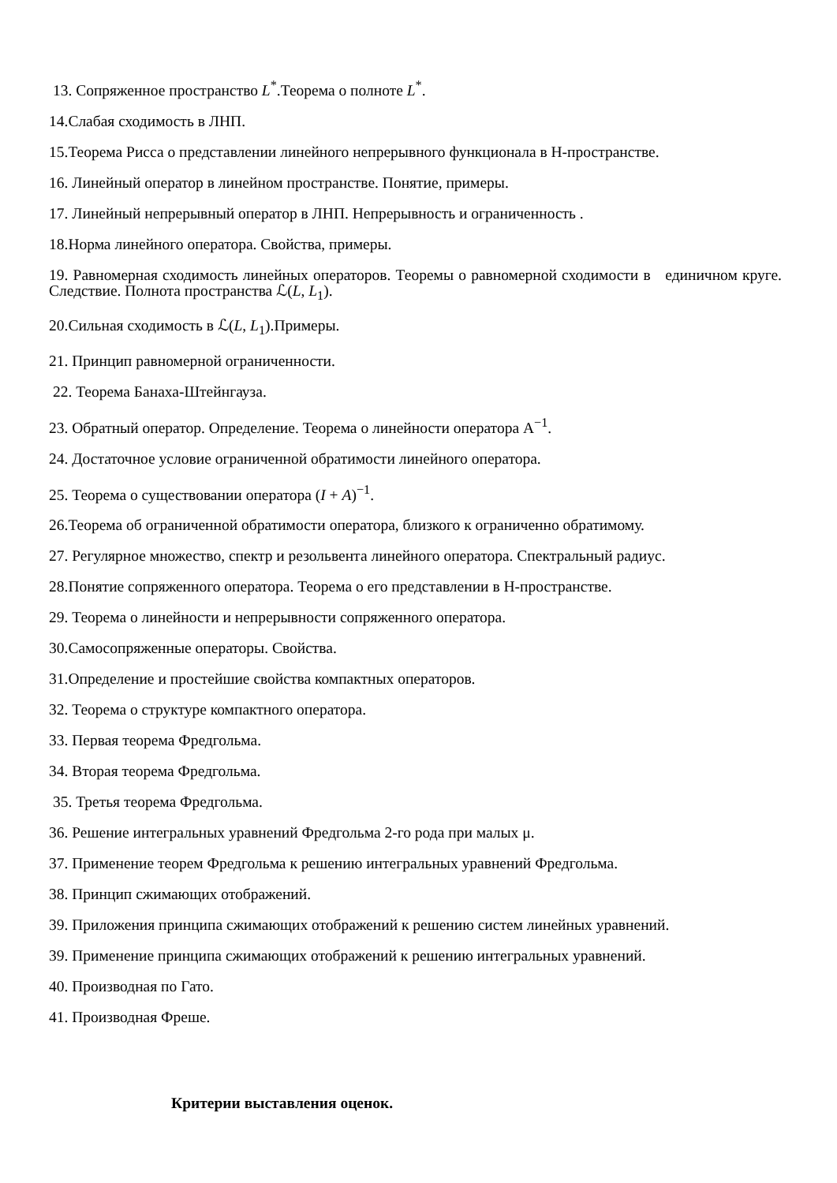13. Сопряженное пространство L<sup>*</sup>.Теорема о полноте L<sup>*</sup>.
14.Слабая сходимость в ЛНП.
15.Теорема Рисса о представлении линейного непрерывного функционала в Н-пространстве.
16. Линейный оператор в линейном пространстве. Понятие, примеры.
17. Линейный непрерывный оператор в ЛНП. Непрерывность и ограниченность .
18.Норма линейного оператора. Свойства, примеры.
19. Равномерная сходимость линейных операторов. Теоремы о равномерной сходимости в единичном круге. Следствие. Полнота пространства ℒ(L, L<sub>1</sub>).
20.Сильная сходимость в ℒ(L, L<sub>1</sub>).Примеры.
21. Принцип равномерной ограниченности.
22. Теорема Банаха-Штейнгауза.
23. Обратный оператор. Определение. Теорема о линейности оператора A<sup>−1</sup>.
24. Достаточное условие ограниченной обратимости линейного оператора.
25. Теорема о существовании оператора (I + A)<sup>−1</sup>.
26.Теорема об ограниченной обратимости оператора, близкого к ограниченно обратимому.
27. Регулярное множество, спектр и резольвента линейного оператора. Спектральный радиус.
28.Понятие сопряженного оператора. Теорема о его представлении в Н-пространстве.
29. Теорема о линейности и непрерывности сопряженного оператора.
30.Самосопряженные операторы. Свойства.
31.Определение и простейшие свойства компактных операторов.
32. Теорема о структуре компактного оператора.
33. Первая теорема Фредгольма.
34. Вторая теорема Фредгольма.
35. Третья теорема Фредгольма.
36. Решение интегральных уравнений Фредгольма 2-го рода при малых μ.
37. Применение теорем Фредгольма к решению интегральных уравнений Фредгольма.
38. Принцип сжимающих отображений.
39. Приложения принципа сжимающих отображений к решению систем линейных уравнений.
39. Применение принципа сжимающих отображений к решению интегральных уравнений.
40. Производная по Гато.
41. Производная Фреше.
Критерии выставления оценок.